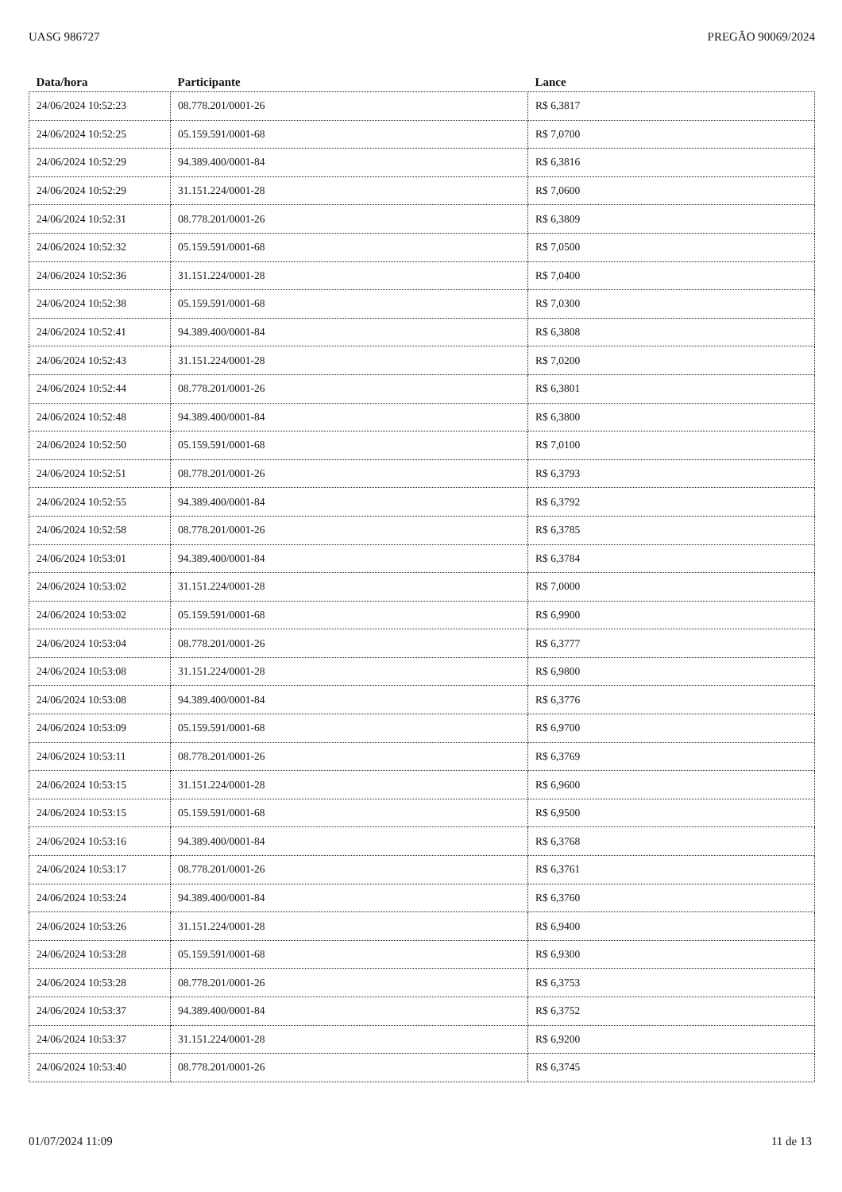UASG 986727 PREGÃO 90069/2024
| Data/hora | Participante | Lance |
| --- | --- | --- |
| 24/06/2024 10:52:23 | 08.778.201/0001-26 | R$ 6,3817 |
| 24/06/2024 10:52:25 | 05.159.591/0001-68 | R$ 7,0700 |
| 24/06/2024 10:52:29 | 94.389.400/0001-84 | R$ 6,3816 |
| 24/06/2024 10:52:29 | 31.151.224/0001-28 | R$ 7,0600 |
| 24/06/2024 10:52:31 | 08.778.201/0001-26 | R$ 6,3809 |
| 24/06/2024 10:52:32 | 05.159.591/0001-68 | R$ 7,0500 |
| 24/06/2024 10:52:36 | 31.151.224/0001-28 | R$ 7,0400 |
| 24/06/2024 10:52:38 | 05.159.591/0001-68 | R$ 7,0300 |
| 24/06/2024 10:52:41 | 94.389.400/0001-84 | R$ 6,3808 |
| 24/06/2024 10:52:43 | 31.151.224/0001-28 | R$ 7,0200 |
| 24/06/2024 10:52:44 | 08.778.201/0001-26 | R$ 6,3801 |
| 24/06/2024 10:52:48 | 94.389.400/0001-84 | R$ 6,3800 |
| 24/06/2024 10:52:50 | 05.159.591/0001-68 | R$ 7,0100 |
| 24/06/2024 10:52:51 | 08.778.201/0001-26 | R$ 6,3793 |
| 24/06/2024 10:52:55 | 94.389.400/0001-84 | R$ 6,3792 |
| 24/06/2024 10:52:58 | 08.778.201/0001-26 | R$ 6,3785 |
| 24/06/2024 10:53:01 | 94.389.400/0001-84 | R$ 6,3784 |
| 24/06/2024 10:53:02 | 31.151.224/0001-28 | R$ 7,0000 |
| 24/06/2024 10:53:02 | 05.159.591/0001-68 | R$ 6,9900 |
| 24/06/2024 10:53:04 | 08.778.201/0001-26 | R$ 6,3777 |
| 24/06/2024 10:53:08 | 31.151.224/0001-28 | R$ 6,9800 |
| 24/06/2024 10:53:08 | 94.389.400/0001-84 | R$ 6,3776 |
| 24/06/2024 10:53:09 | 05.159.591/0001-68 | R$ 6,9700 |
| 24/06/2024 10:53:11 | 08.778.201/0001-26 | R$ 6,3769 |
| 24/06/2024 10:53:15 | 31.151.224/0001-28 | R$ 6,9600 |
| 24/06/2024 10:53:15 | 05.159.591/0001-68 | R$ 6,9500 |
| 24/06/2024 10:53:16 | 94.389.400/0001-84 | R$ 6,3768 |
| 24/06/2024 10:53:17 | 08.778.201/0001-26 | R$ 6,3761 |
| 24/06/2024 10:53:24 | 94.389.400/0001-84 | R$ 6,3760 |
| 24/06/2024 10:53:26 | 31.151.224/0001-28 | R$ 6,9400 |
| 24/06/2024 10:53:28 | 05.159.591/0001-68 | R$ 6,9300 |
| 24/06/2024 10:53:28 | 08.778.201/0001-26 | R$ 6,3753 |
| 24/06/2024 10:53:37 | 94.389.400/0001-84 | R$ 6,3752 |
| 24/06/2024 10:53:37 | 31.151.224/0001-28 | R$ 6,9200 |
| 24/06/2024 10:53:40 | 08.778.201/0001-26 | R$ 6,3745 |
01/07/2024 11:09 11 de 13